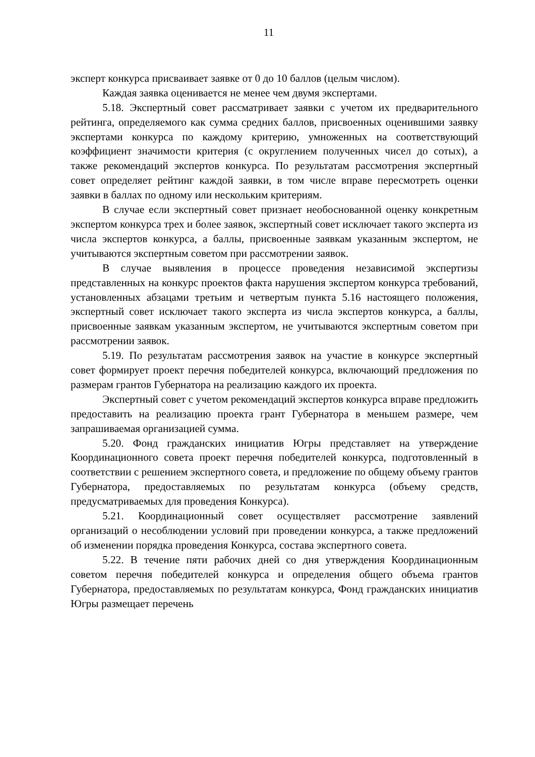11
эксперт конкурса присваивает заявке от 0 до 10 баллов (целым числом).
Каждая заявка оценивается не менее чем двумя экспертами.
5.18. Экспертный совет рассматривает заявки с учетом их предварительного рейтинга, определяемого как сумма средних баллов, присвоенных оценившими заявку экспертами конкурса по каждому критерию, умноженных на соответствующий коэффициент значимости критерия (с округлением полученных чисел до сотых), а также рекомендаций экспертов конкурса. По результатам рассмотрения экспертный совет определяет рейтинг каждой заявки, в том числе вправе пересмотреть оценки заявки в баллах по одному или нескольким критериям.
В случае если экспертный совет признает необоснованной оценку конкретным экспертом конкурса трех и более заявок, экспертный совет исключает такого эксперта из числа экспертов конкурса, а баллы, присвоенные заявкам указанным экспертом, не учитываются экспертным советом при рассмотрении заявок.
В случае выявления в процессе проведения независимой экспертизы представленных на конкурс проектов факта нарушения экспертом конкурса требований, установленных абзацами третьим и четвертым пункта 5.16 настоящего положения, экспертный совет исключает такого эксперта из числа экспертов конкурса, а баллы, присвоенные заявкам указанным экспертом, не учитываются экспертным советом при рассмотрении заявок.
5.19. По результатам рассмотрения заявок на участие в конкурсе экспертный совет формирует проект перечня победителей конкурса, включающий предложения по размерам грантов Губернатора на реализацию каждого их проекта.
Экспертный совет с учетом рекомендаций экспертов конкурса вправе предложить предоставить на реализацию проекта грант Губернатора в меньшем размере, чем запрашиваемая организацией сумма.
5.20. Фонд гражданских инициатив Югры представляет на утверждение Координационного совета проект перечня победителей конкурса, подготовленный в соответствии с решением экспертного совета, и предложение по общему объему грантов Губернатора, предоставляемых по результатам конкурса (объему средств, предусматриваемых для проведения Конкурса).
5.21. Координационный совет осуществляет рассмотрение заявлений организаций о несоблюдении условий при проведении конкурса, а также предложений об изменении порядка проведения Конкурса, состава экспертного совета.
5.22. В течение пяти рабочих дней со дня утверждения Координационным советом перечня победителей конкурса и определения общего объема грантов Губернатора, предоставляемых по результатам конкурса, Фонд гражданских инициатив Югры размещает перечень